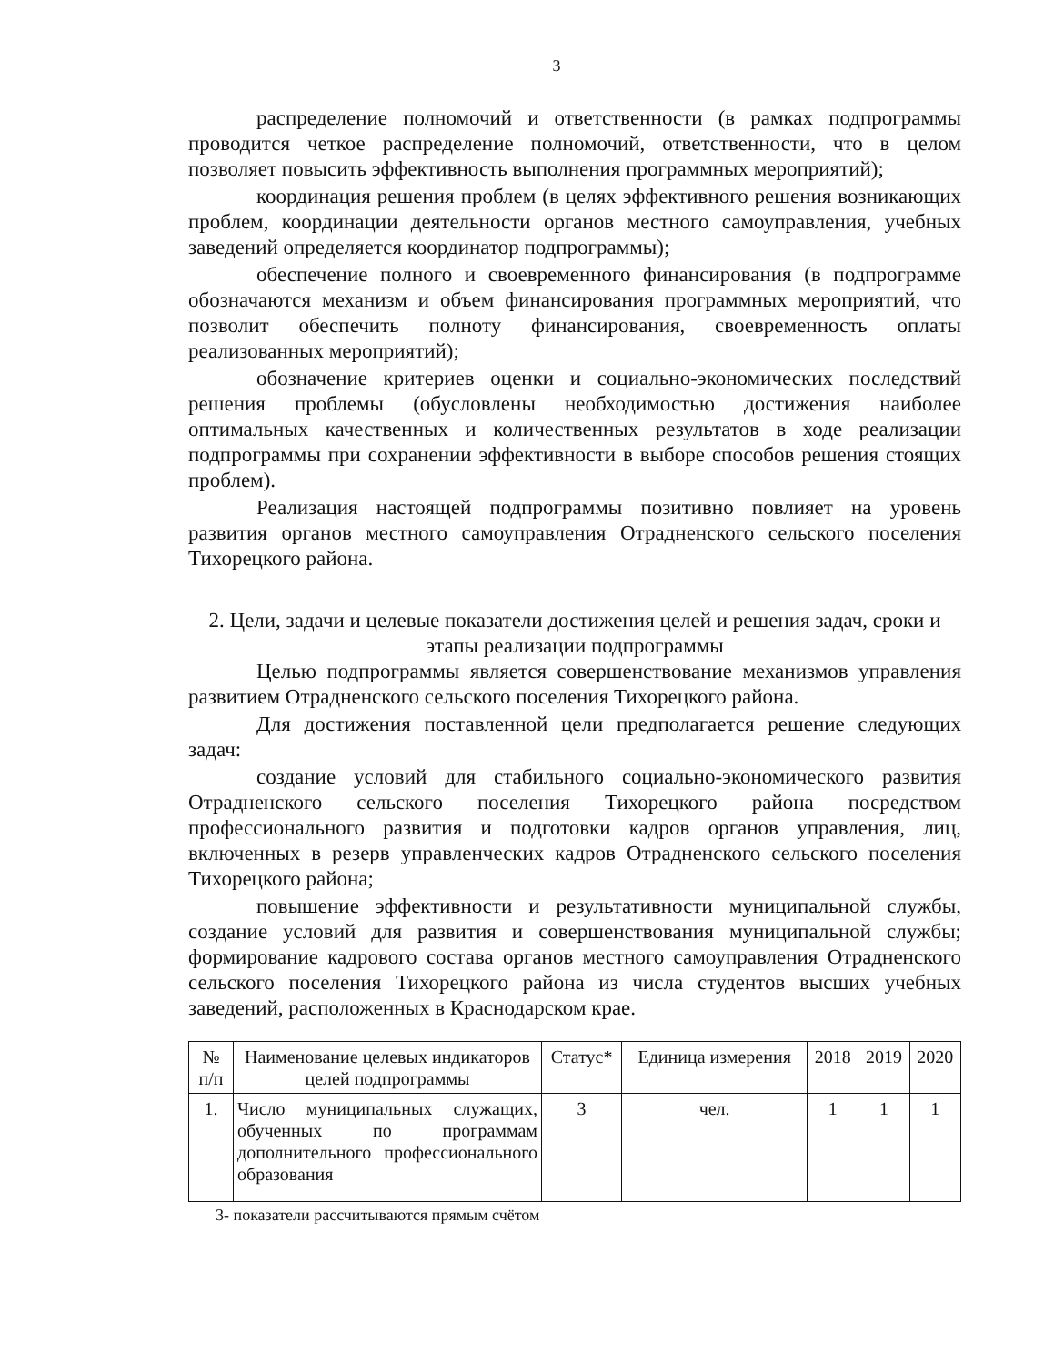3
распределение полномочий и ответственности (в рамках подпрограммы проводится четкое распределение полномочий, ответственности, что в целом позволяет повысить эффективность выполнения программных мероприятий);
координация решения проблем (в целях эффективного решения возникающих проблем, координации деятельности органов местного самоуправления, учебных заведений определяется координатор подпрограммы);
обеспечение полного и своевременного финансирования (в подпрограмме обозначаются механизм и объем финансирования программных мероприятий, что позволит обеспечить полноту финансирования, своевременность оплаты реализованных мероприятий);
обозначение критериев оценки и социально-экономических последствий решения проблемы (обусловлены необходимостью достижения наиболее оптимальных качественных и количественных результатов в ходе реализации подпрограммы при сохранении эффективности в выборе способов решения стоящих проблем).
Реализация настоящей подпрограммы позитивно повлияет на уровень развития органов местного самоуправления Отрадненского сельского поселения Тихорецкого района.
2. Цели, задачи и целевые показатели достижения целей и решения задач, сроки и этапы реализации подпрограммы
Целью подпрограммы является совершенствование механизмов управления развитием Отрадненского сельского поселения Тихорецкого района.
Для достижения поставленной цели предполагается решение следующих задач:
создание условий для стабильного социально-экономического развития Отрадненского сельского поселения Тихорецкого района посредством профессионального развития и подготовки кадров органов управления, лиц, включенных в резерв управленческих кадров Отрадненского сельского поселения Тихорецкого района;
повышение эффективности и результативности муниципальной службы, создание условий для развития и совершенствования муниципальной службы; формирование кадрового состава органов местного самоуправления Отрадненского сельского поселения Тихорецкого района из числа студентов высших учебных заведений, расположенных в Краснодарском крае.
| № п/п | Наименование целевых индикаторов целей подпрограммы | Статус* | Единица измерения | 2018 | 2019 | 2020 |
| --- | --- | --- | --- | --- | --- | --- |
| 1. | Число муниципальных служащих, обученных по программам дополнительного профессионального образования | 3 | чел. | 1 | 1 | 1 |
3- показатели рассчитываются прямым счётом